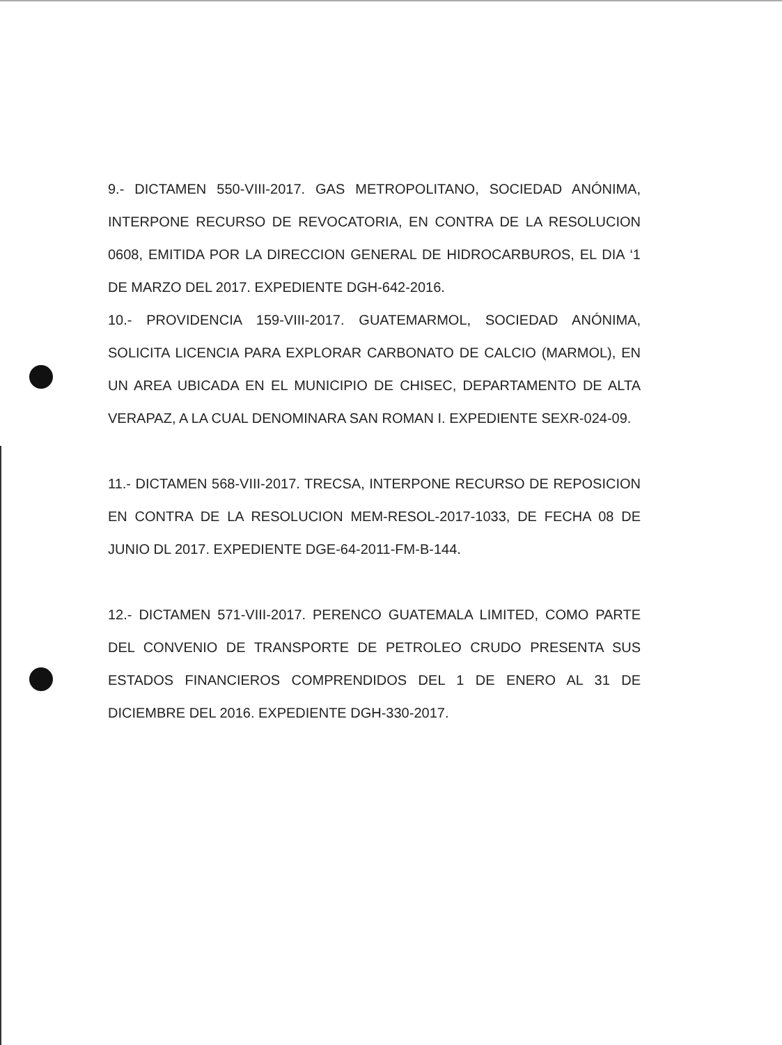9.- DICTAMEN 550-VIII-2017. GAS METROPOLITANO, SOCIEDAD ANÓNIMA, INTERPONE RECURSO DE REVOCATORIA, EN CONTRA DE LA RESOLUCION 0608, EMITIDA POR LA DIRECCION GENERAL DE HIDROCARBUROS, EL DIA ‘1 DE MARZO DEL 2017. EXPEDIENTE DGH-642-2016.
10.- PROVIDENCIA 159-VIII-2017. GUATEMARMOL, SOCIEDAD ANÓNIMA, SOLICITA LICENCIA PARA EXPLORAR CARBONATO DE CALCIO (MARMOL), EN UN AREA UBICADA EN EL MUNICIPIO DE CHISEC, DEPARTAMENTO DE ALTA VERAPAZ, A LA CUAL DENOMINARA SAN ROMAN I. EXPEDIENTE SEXR-024-09.
11.- DICTAMEN 568-VIII-2017. TRECSA, INTERPONE RECURSO DE REPOSICION EN CONTRA DE LA RESOLUCION MEM-RESOL-2017-1033, DE FECHA 08 DE JUNIO DL 2017. EXPEDIENTE DGE-64-2011-FM-B-144.
12.- DICTAMEN 571-VIII-2017. PERENCO GUATEMALA LIMITED, COMO PARTE DEL CONVENIO DE TRANSPORTE DE PETROLEO CRUDO PRESENTA SUS ESTADOS FINANCIEROS COMPRENDIDOS DEL 1 DE ENERO AL 31 DE DICIEMBRE DEL 2016. EXPEDIENTE DGH-330-2017.